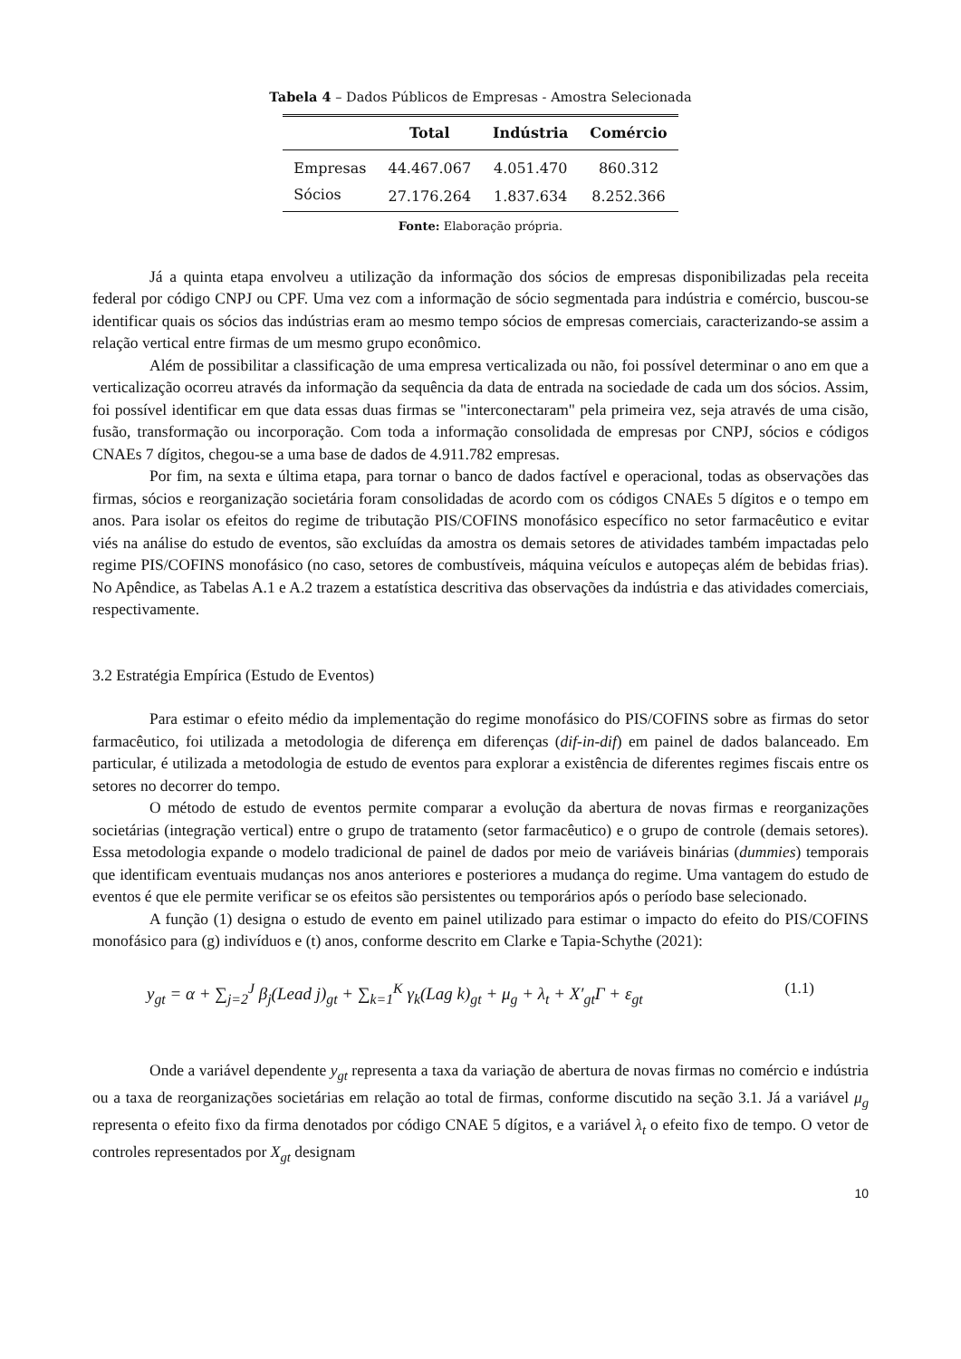Tabela 4 – Dados Públicos de Empresas - Amostra Selecionada
| | Total | Indústria | Comércio |
| --- | --- | --- | --- |
| Empresas | 44.467.067 | 4.051.470 | 860.312 |
| Sócios | 27.176.264 | 1.837.634 | 8.252.366 |
Fonte: Elaboração própria.
Já a quinta etapa envolveu a utilização da informação dos sócios de empresas disponibilizadas pela receita federal por código CNPJ ou CPF. Uma vez com a informação de sócio segmentada para indústria e comércio, buscou-se identificar quais os sócios das indústrias eram ao mesmo tempo sócios de empresas comerciais, caracterizando-se assim a relação vertical entre firmas de um mesmo grupo econômico.
Além de possibilitar a classificação de uma empresa verticalizada ou não, foi possível determinar o ano em que a verticalização ocorreu através da informação da sequência da data de entrada na sociedade de cada um dos sócios. Assim, foi possível identificar em que data essas duas firmas se "interconectaram" pela primeira vez, seja através de uma cisão, fusão, transformação ou incorporação. Com toda a informação consolidada de empresas por CNPJ, sócios e códigos CNAEs 7 dígitos, chegou-se a uma base de dados de 4.911.782 empresas.
Por fim, na sexta e última etapa, para tornar o banco de dados factível e operacional, todas as observações das firmas, sócios e reorganização societária foram consolidadas de acordo com os códigos CNAEs 5 dígitos e o tempo em anos. Para isolar os efeitos do regime de tributação PIS/COFINS monofásico específico no setor farmacêutico e evitar viés na análise do estudo de eventos, são excluídas da amostra os demais setores de atividades também impactadas pelo regime PIS/COFINS monofásico (no caso, setores de combustíveis, máquina veículos e autopeças além de bebidas frias). No Apêndice, as Tabelas A.1 e A.2 trazem a estatística descritiva das observações da indústria e das atividades comerciais, respectivamente.
3.2 Estratégia Empírica (Estudo de Eventos)
Para estimar o efeito médio da implementação do regime monofásico do PIS/COFINS sobre as firmas do setor farmacêutico, foi utilizada a metodologia de diferença em diferenças (dif-in-dif) em painel de dados balanceado. Em particular, é utilizada a metodologia de estudo de eventos para explorar a existência de diferentes regimes fiscais entre os setores no decorrer do tempo.
O método de estudo de eventos permite comparar a evolução da abertura de novas firmas e reorganizações societárias (integração vertical) entre o grupo de tratamento (setor farmacêutico) e o grupo de controle (demais setores). Essa metodologia expande o modelo tradicional de painel de dados por meio de variáveis binárias (dummies) temporais que identificam eventuais mudanças nos anos anteriores e posteriores a mudança do regime. Uma vantagem do estudo de eventos é que ele permite verificar se os efeitos são persistentes ou temporários após o período base selecionado.
A função (1) designa o estudo de evento em painel utilizado para estimar o impacto do efeito do PIS/COFINS monofásico para (g) indivíduos e (t) anos, conforme descrito em Clarke e Tapia-Schythe (2021):
y<sub>gt</sub> = α + ∑<sub>j=2</sub><sup>J</sup> β<sub>j</sub>(Lead j)<sub>gt</sub> + ∑<sub>k=1</sub><sup>K</sup> γ<sub>k</sub>(Lag k)<sub>gt</sub> + μ<sub>g</sub> + λ<sub>t</sub> + X′<sub>gt</sub>Γ + ε<sub>gt</sub> (1.1)
Onde a variável dependente y<sub>gt</sub> representa a taxa da variação de abertura de novas firmas no comércio e indústria ou a taxa de reorganizações societárias em relação ao total de firmas, conforme discutido na seção 3.1. Já a variável μ<sub>g</sub> representa o efeito fixo da firma denotados por código CNAE 5 dígitos, e a variável λ<sub>t</sub> o efeito fixo de tempo. O vetor de controles representados por X<sub>gt</sub> designam
10